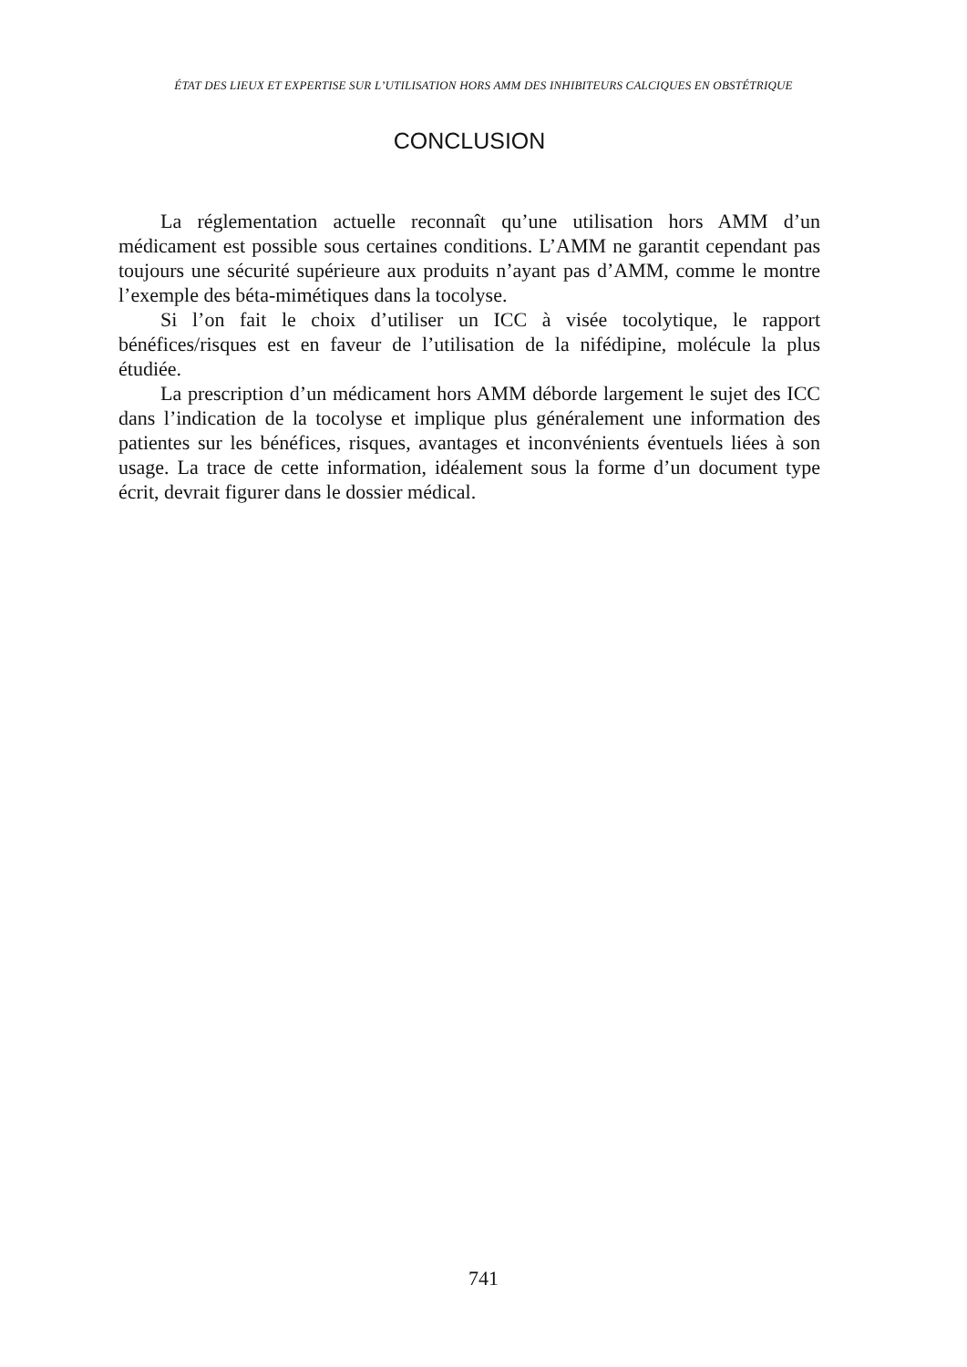ÉTAT DES LIEUX ET EXPERTISE SUR L’UTILISATION HORS AMM DES INHIBITEURS CALCIQUES EN OBSTÉTRIQUE
CONCLUSION
La réglementation actuelle reconnaît qu’une utilisation hors AMM d’un médicament est possible sous certaines conditions. L’AMM ne garantit cependant pas toujours une sécurité supérieure aux produits n’ayant pas d’AMM, comme le montre l’exemple des béta-mimétiques dans la tocolyse.
Si l’on fait le choix d’utiliser un ICC à visée tocolytique, le rapport bénéfices/risques est en faveur de l’utilisation de la nifédipine, molécule la plus étudiée.
La prescription d’un médicament hors AMM déborde largement le sujet des ICC dans l’indication de la tocolyse et implique plus généralement une information des patientes sur les bénéfices, risques, avantages et inconvénients éventuels liées à son usage. La trace de cette information, idéalement sous la forme d’un document type écrit, devrait figurer dans le dossier médical.
741